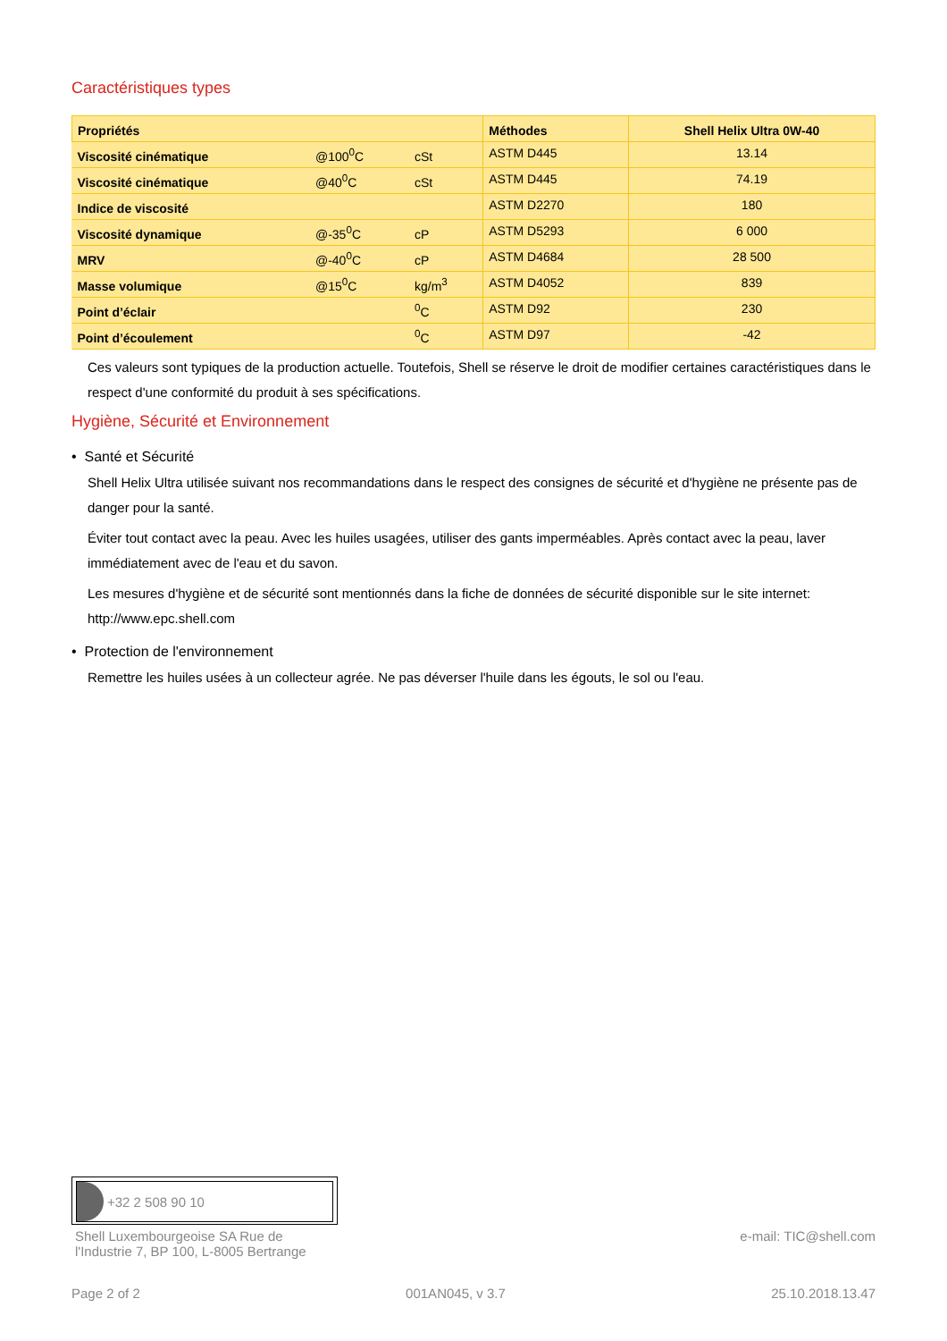Caractéristiques types
| Propriétés | | | Méthodes | Shell Helix Ultra 0W-40 |
| --- | --- | --- | --- | --- |
| Viscosité cinématique | @100<sup>0</sup>C | cSt | ASTM D445 | 13.14 |
| Viscosité cinématique | @40<sup>0</sup>C | cSt | ASTM D445 | 74.19 |
| Indice de viscosité | | | ASTM D2270 | 180 |
| Viscosité dynamique | @-35<sup>0</sup>C | cP | ASTM D5293 | 6 000 |
| MRV | @-40<sup>0</sup>C | cP | ASTM D4684 | 28 500 |
| Masse volumique | @15<sup>0</sup>C | kg/m<sup>3</sup> | ASTM D4052 | 839 |
| Point d’éclair | | <sup>0</sup> C | ASTM D92 | 230 |
| Point d’écoulement | | <sup>0</sup> C | ASTM D97 | -42 |
Ces valeurs sont typiques de la production actuelle. Toutefois, Shell se réserve le droit de modifier certaines caractéristiques dans le respect d'une conformité du produit à ses spécifications.
Hygiène, Sécurité et Environnement
• Santé et Sécurité
Shell Helix Ultra utilisée suivant nos recommandations dans le respect des consignes de sécurité et d'hygiène ne présente pas de danger pour la santé.
Éviter tout contact avec la peau. Avec les huiles usagées, utiliser des gants imperméables. Après contact avec la peau, laver immédiatement avec de l'eau et du savon.
Les mesures d'hygiène et de sécurité sont mentionnés dans la fiche de données de sécurité disponible sur le site internet: http://www.epc.shell.com
• Protection de l'environnement
Remettre les huiles usées à un collecteur agrée. Ne pas déverser l'huile dans les égouts, le sol ou l'eau.
+32 2 508 90 10
Shell Luxembourgeoise SA Rue de
l'Industrie 7, BP 100, L-8005 Bertrange
e-mail: TIC@shell.com
Page 2 of 2 001AN045, v 3.7 25.10.2018.13.47